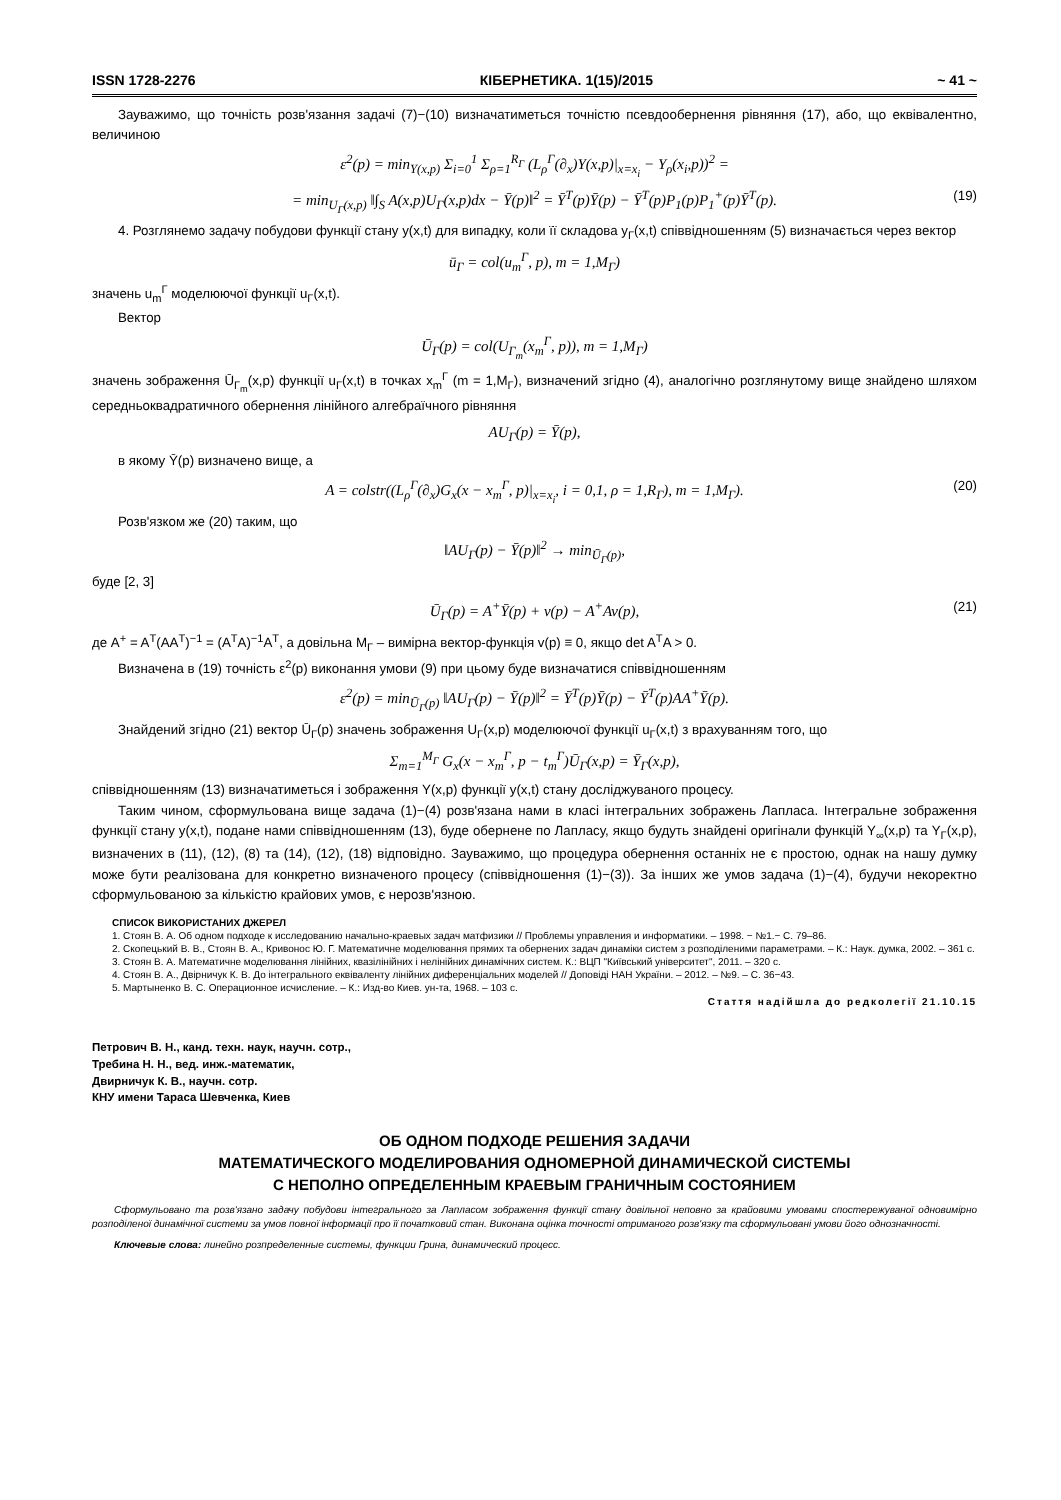ISSN 1728-2276 КІБЕРНЕТИКА. 1(15)/2015 ~ 41 ~
Зауважимо, що точність розв'язання задачі (7)−(10) визначатиметься точністю псевдообернення рівняння (17), або, що еквівалентно, величиною
ε<sup>2</sup>(p) = min<sub>Y(x,p)</sub> Σ<sub>i=0</sub><sup>1</sup> Σ<sub>ρ=1</sub><sup>R<sub>Γ</sub></sup> (L<sub>ρ</sub><sup>Γ</sup>(∂<sub>x</sub>)Y(x,p)|<sub>x=x<sub>i</sub></sub> − Y<sub>ρ</sub>(x<sub>i</sub>,p))<sup>2</sup> =
= min<sub>U<sub>Γ</sub>(x,p)</sub> ‖∫<sub>S</sub> A(x,p)U<sub>Γ</sub>(x,p)dx − Ȳ(p)‖<sup>2</sup> = Ȳ<sup>T</sup>(p)Ȳ(p) − Ȳ<sup>T</sup>(p)P<sub>1</sub>(p)P<sub>1</sub><sup>+</sup>(p)Ȳ<sup>T</sup>(p). (19)
4. Розглянемо задачу побудови функції стану y(x,t) для випадку, коли її складова y<sub>Γ</sub>(x,t) співвідношенням (5) визначається через вектор
ū<sub>Γ</sub> = col(u<sub>m</sub><sup>Γ</sup>, p), m = 1,M<sub>Γ</sub>)
значень u<sub>m</sub><sup>Γ</sup> моделюючої функції u<sub>Γ</sub>(x,t).
Вектор
Ū<sub>Γ</sub>(p) = col(U<sub>Γ<sub>m</sub></sub>(x<sub>m</sub><sup>Γ</sup>, p)), m = 1,M<sub>Γ</sub>)
значень зображення Ū<sub>Γ<sub>m</sub></sub>(x,p) функції u<sub>Γ</sub>(x,t) в точках x<sub>m</sub><sup>Γ</sup> (m = 1,M<sub>Γ</sub>), визначений згідно (4), аналогічно розглянутому вище знайдено шляхом середньоквадратичного обернення лінійного алгебраїчного рівняння
AU<sub>Γ</sub>(p) = Ȳ(p),
в якому Ȳ(p) визначено вище, а
A = colstr((L<sub>ρ</sub><sup>Γ</sup>(∂<sub>x</sub>)G<sub>x</sub>(x − x<sub>m</sub><sup>Γ</sup>, p)|<sub>x=x<sub>i</sub></sub>, i = 0,1, ρ = 1,R<sub>Γ</sub>), m = 1,M<sub>Γ</sub>). (20)
Розв'язком же (20) таким, що
‖AU<sub>Γ</sub>(p) − Ȳ(p)‖<sup>2</sup> → min<sub>Ū<sub>Γ</sub>(p)</sub>,
буде [2, 3]
Ū<sub>Γ</sub>(p) = A<sup>+</sup>Ȳ(p) + v(p) − A<sup>+</sup>Av(p), (21)
де A<sup>+</sup> = A<sup>T</sup>(AA<sup>T</sup>)<sup>−1</sup> = (A<sup>T</sup>A)<sup>−1</sup>A<sup>T</sup>, а довільна M<sub>Γ</sub> – вимірна вектор-функція v(p) ≡ 0, якщо det A<sup>T</sup>A > 0.
Визначена в (19) точність ε<sup>2</sup>(p) виконання умови (9) при цьому буде визначатися співвідношенням
ε<sup>2</sup>(p) = min<sub>Ū<sub>Γ</sub>(p)</sub> ‖AU<sub>Γ</sub>(p) − Ȳ(p)‖<sup>2</sup> = Ȳ<sup>T</sup>(p)Ȳ(p) − Ȳ<sup>T</sup>(p)AA<sup>+</sup>Ȳ(p).
Знайдений згідно (21) вектор Ū<sub>Γ</sub>(p) значень зображення U<sub>Γ</sub>(x,p) моделюючої функції u<sub>Γ</sub>(x,t) з врахуванням того, що
Σ<sub>m=1</sub><sup>M<sub>Γ</sub></sup> G<sub>x</sub>(x − x<sub>m</sub><sup>Γ</sup>, p − t<sub>m</sub><sup>Γ</sup>)Ū<sub>Γ</sub>(x,p) = Ȳ<sub>Γ</sub>(x,p),
співвідношенням (13) визначатиметься і зображення Y(x,p) функції y(x,t) стану досліджуваного процесу.
Таким чином, сформульована вище задача (1)−(4) розв'язана нами в класі інтегральних зображень Лапласа. Інтегральне зображення функції стану y(x,t), подане нами співвідношенням (13), буде обернене по Лапласу, якщо будуть знайдені оригінали функцій Y<sub>∞</sub>(x,p) та Y<sub>Γ</sub>(x,p), визначених в (11), (12), (8) та (14), (12), (18) відповідно. Зауважимо, що процедура обернення останніх не є простою, однак на нашу думку може бути реалізована для конкретно визначеного процесу (співвідношення (1)−(3)). За інших же умов задача (1)−(4), будучи некоректно сформульованою за кількістю крайових умов, є нерозв'язною.
СПИСОК ВИКОРИСТАНИХ ДЖЕРЕЛ
1. Стоян В. А. Об одном подходе к исследованию начально-краевых задач матфизики // Проблемы управления и информатики. – 1998. − №1.− С. 79–86.
2. Скопецький В. В., Стоян В. А., Кривонос Ю. Г. Математичне моделювання прямих та обернених задач динаміки систем з розподіленими параметрами. – К.: Наук. думка, 2002. – 361 с.
3. Стоян В. А. Математичне моделювання лінійних, квазілінійних і нелінійних динамічних систем. К.: ВЦП "Київський університет", 2011. – 320 с.
4. Стоян В. А., Двірничук К. В. До інтегрального еквіваленту лінійних диференціальних моделей // Доповіді НАН України. – 2012. – №9. – С. 36−43.
5. Мартыненко В. С. Операционное исчисление. – К.: Изд-во Киев. ун-та, 1968. – 103 с.
Стаття надійшла до редколегії 21.10.15
Петрович В. Н., канд. техн. наук, научн. сотр.,
Требина Н. Н., вед. инж.-математик,
Двирничук К. В., научн. сотр.
КНУ имени Тараса Шевченка, Киев
ОБ ОДНОМ ПОДХОДЕ РЕШЕНИЯ ЗАДАЧИ
МАТЕМАТИЧЕСКОГО МОДЕЛИРОВАНИЯ ОДНОМЕРНОЙ ДИНАМИЧЕСКОЙ СИСТЕМЫ
С НЕПОЛНО ОПРЕДЕЛЕННЫМ КРАЕВЫМ ГРАНИЧНЫМ СОСТОЯНИЕМ
Сформульовано та розв'язано задачу побудови інтегрального за Лапласом зображення функції стану довільної неповно за крайовими умовами спостережуваної одновимірно розподіленої динамічної системи за умов повної інформації про її початковий стан. Виконана оцінка точності отриманого розв'язку та сформульовані умови його однозначності.
Ключевые слова: линейно розпределенные системы, функции Грина, динамический процесс.